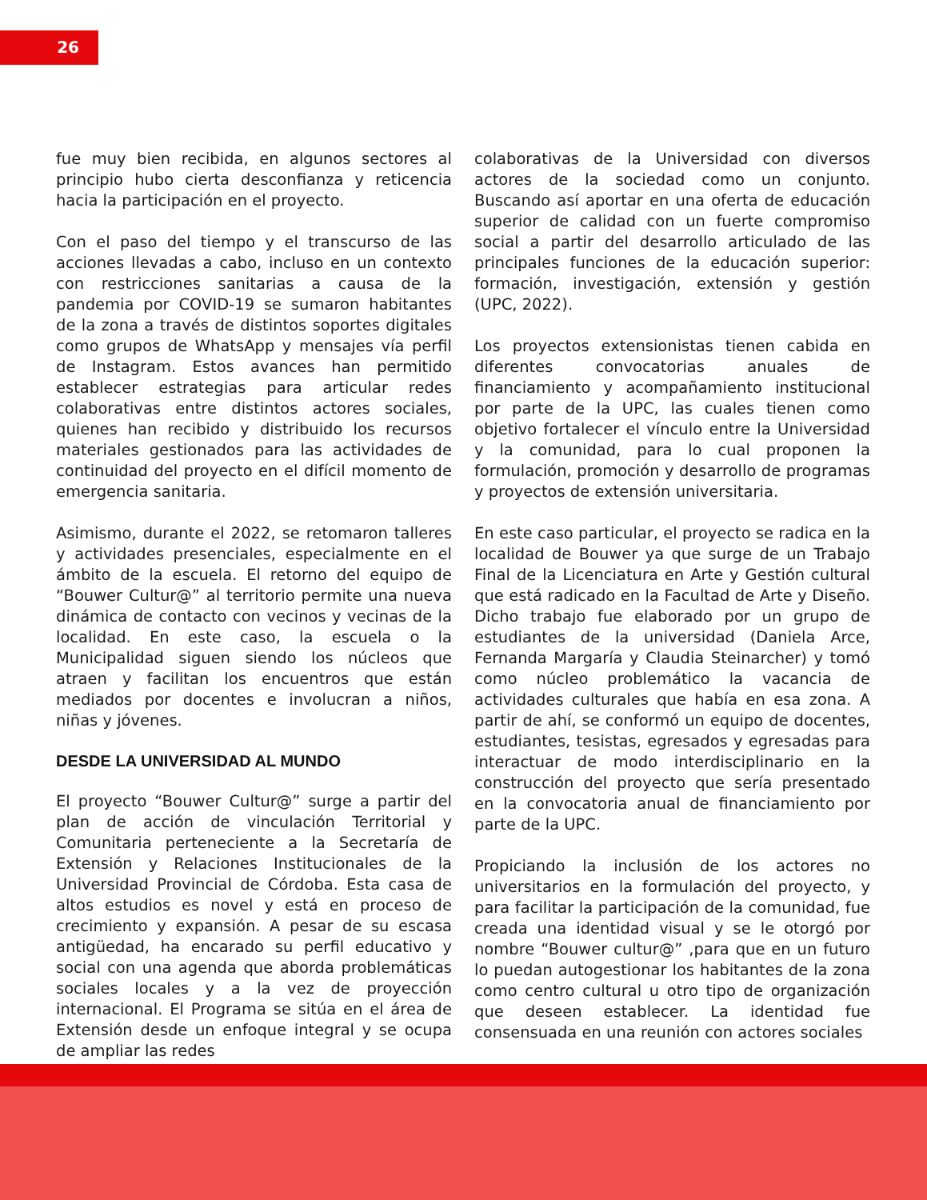26
fue muy bien recibida, en algunos sectores al principio hubo cierta desconfianza y reticencia hacia la participación en el proyecto.
Con el paso del tiempo y el transcurso de las acciones llevadas a cabo, incluso en un contexto con restricciones sanitarias a causa de la pandemia por COVID-19 se sumaron habitantes de la zona a través de distintos soportes digitales como grupos de WhatsApp y mensajes vía perfil de Instagram. Estos avances han permitido establecer estrategias para articular redes colaborativas entre distintos actores sociales, quienes han recibido y distribuido los recursos materiales gestionados para las actividades de continuidad del proyecto en el difícil momento de emergencia sanitaria.
Asimismo, durante el 2022, se retomaron talleres y actividades presenciales, especialmente en el ámbito de la escuela. El retorno del equipo de “Bouwer Cultur@” al territorio permite una nueva dinámica de contacto con vecinos y vecinas de la localidad. En este caso, la escuela o la Municipalidad siguen siendo los núcleos que atraen y facilitan los encuentros que están mediados por docentes e involucran a niños, niñas y jóvenes.
DESDE LA UNIVERSIDAD AL MUNDO
El proyecto “Bouwer Cultur@” surge a partir del plan de acción de vinculación Territorial y Comunitaria perteneciente a la Secretaría de Extensión y Relaciones Institucionales de la Universidad Provincial de Córdoba. Esta casa de altos estudios es novel y está en proceso de crecimiento y expansión. A pesar de su escasa antigüedad, ha encarado su perfil educativo y social con una agenda que aborda problemáticas sociales locales y a la vez de proyección internacional. El Programa se sitúa en el área de Extensión desde un enfoque integral y se ocupa de ampliar las redes
colaborativas de la Universidad con diversos actores de la sociedad como un conjunto. Buscando así aportar en una oferta de educación superior de calidad con un fuerte compromiso social a partir del desarrollo articulado de las principales funciones de la educación superior: formación, investigación, extensión y gestión (UPC, 2022).
Los proyectos extensionistas tienen cabida en diferentes convocatorias anuales de financiamiento y acompañamiento institucional por parte de la UPC, las cuales tienen como objetivo fortalecer el vínculo entre la Universidad y la comunidad, para lo cual proponen la formulación, promoción y desarrollo de programas y proyectos de extensión universitaria.
En este caso particular, el proyecto se radica en la localidad de Bouwer ya que surge de un Trabajo Final de la Licenciatura en Arte y Gestión cultural que está radicado en la Facultad de Arte y Diseño. Dicho trabajo fue elaborado por un grupo de estudiantes de la universidad (Daniela Arce, Fernanda Margaría y Claudia Steinarcher) y tomó como núcleo problemático la vacancia de actividades culturales que había en esa zona. A partir de ahí, se conformó un equipo de docentes, estudiantes, tesistas, egresados y egresadas para interactuar de modo interdisciplinario en la construcción del proyecto que sería presentado en la convocatoria anual de financiamiento por parte de la UPC.
Propiciando la inclusión de los actores no universitarios en la formulación del proyecto, y para facilitar la participación de la comunidad, fue creada una identidad visual y se le otorgó por nombre “Bouwer cultur@” ,para que en un futuro lo puedan autogestionar los habitantes de la zona como centro cultural u otro tipo de organización que deseen establecer. La identidad fue consensuada en una reunión con actores sociales